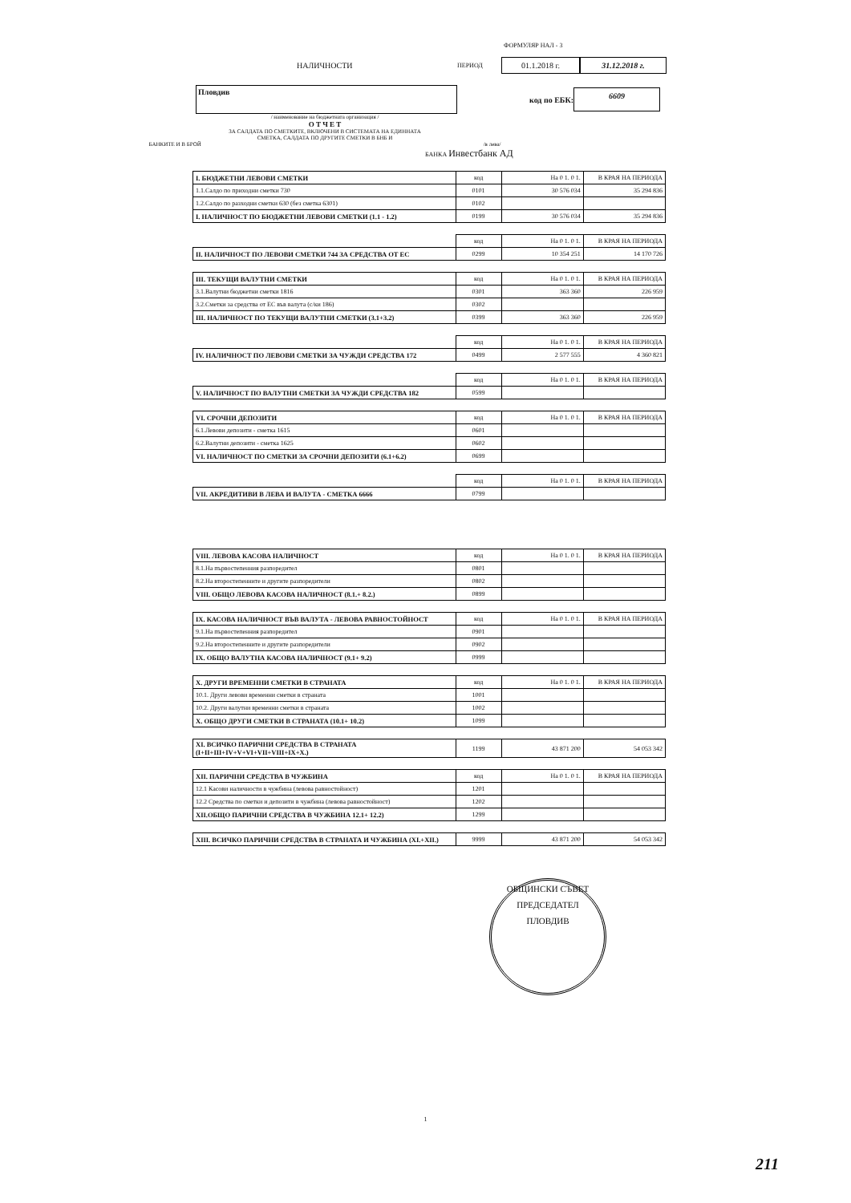ФОРМУЛЯР НАЛ - 3
НАЛИЧНОСТИ ПЕРИОД 01.1.2018 г. 31.12.2018 г.
Пловдив код по ЕБК: 6609
/ наименование на бюджетната организация /
О Т Ч Е Т
ЗА САЛДАТА ПО СМЕТКИТЕ, ВКЛЮЧЕНИ В СИСТЕМАТА НА ЕДИННАТА
СМЕТКА, САЛДАТА ПО ДРУГИТЕ СМЕТКИ В БНБ И
БАНКИТЕ И В БРОЙ /в лева/
БАНКА Инвестбанк АД
| I. БЮДЖЕТНИ ЛЕВОВИ СМЕТКИ | код | На 0 1. 0 1. | В КРАЯ НА ПЕРИОДА |
| --- | --- | --- | --- |
| 1.1.Салдо по приходни сметки 730 | 0101 | 30 576 034 | 35 294 836 |
| 1.2.Салдо по разходни сметки 630 (без сметка 6301) | 0102 | | |
| I. НАЛИЧНОСТ ПО БЮДЖЕТНИ ЛЕВОВИ СМЕТКИ (1.1 - 1.2) | 0199 | 30 576 034 | 35 294 836 |
| | код | На 0 1. 0 1. | В КРАЯ НА ПЕРИОДА |
| --- | --- | --- | --- |
| II. НАЛИЧНОСТ ПО ЛЕВОВИ СМЕТКИ 744 ЗА СРЕДСТВА ОТ ЕС | 0299 | 10 354 251 | 14 170 726 |
| III. ТЕКУЩИ ВАЛУТНИ СМЕТКИ | код | На 0 1. 0 1. | В КРАЯ НА ПЕРИОДА |
| --- | --- | --- | --- |
| 3.1.Валутни бюджетни сметки 1816 | 0301 | 363 360 | 226 959 |
| 3.2.Сметки за средства от ЕС във валута (с/ки 186) | 0302 | | |
| III. НАЛИЧНОСТ ПО ТЕКУЩИ ВАЛУТНИ СМЕТКИ (3.1+3.2) | 0399 | 363 360 | 226 959 |
| | код | На 0 1. 0 1. | В КРАЯ НА ПЕРИОДА |
| --- | --- | --- | --- |
| IV. НАЛИЧНОСТ ПО ЛЕВОВИ СМЕТКИ ЗА ЧУЖДИ СРЕДСТВА 172 | 0499 | 2 577 555 | 4 360 821 |
| | код | На 0 1. 0 1. | В КРАЯ НА ПЕРИОДА |
| --- | --- | --- | --- |
| V. НАЛИЧНОСТ ПО ВАЛУТНИ СМЕТКИ ЗА ЧУЖДИ СРЕДСТВА 182 | 0599 | | |
| VI. СРОЧНИ ДЕПОЗИТИ | код | На 0 1. 0 1. | В КРАЯ НА ПЕРИОДА |
| --- | --- | --- | --- |
| 6.1.Левови депозити - сметка 1615 | 0601 | | |
| 6.2.Валутни депозити - сметка 1625 | 0602 | | |
| VI. НАЛИЧНОСТ ПО СМЕТКИ ЗА СРОЧНИ ДЕПОЗИТИ (6.1+6.2) | 0699 | | |
| | код | На 0 1. 0 1. | В КРАЯ НА ПЕРИОДА |
| --- | --- | --- | --- |
| VII. АКРЕДИТИВИ В ЛЕВА И ВАЛУТА - СМЕТКА 6666 | 0799 | | |
| VIII. ЛЕВОВА КАСОВА НАЛИЧНОСТ | код | На 0 1. 0 1. | В КРАЯ НА ПЕРИОДА |
| --- | --- | --- | --- |
| 8.1.На първостепенния разпоредител | 0801 | | |
| 8.2.На второстепенните и другите разпоредители | 0802 | | |
| VIII. ОБЩО ЛЕВОВА КАСОВА НАЛИЧНОСТ (8.1.+ 8.2.) | 0899 | | |
| IX. КАСОВА НАЛИЧНОСТ ВЪВ ВАЛУТА - ЛЕВОВА РАВНОСТОЙНОСТ | код | На 0 1. 0 1. | В КРАЯ НА ПЕРИОДА |
| --- | --- | --- | --- |
| 9.1.На първостепенния разпоредител | 0901 | | |
| 9.2.На второстепенните и другите разпоредители | 0902 | | |
| IX. ОБЩО ВАЛУТНА КАСОВА НАЛИЧНОСТ (9.1+ 9.2) | 0999 | | |
| X. ДРУГИ ВРЕМЕННИ СМЕТКИ В СТРАНАТА | код | На 0 1. 0 1. | В КРАЯ НА ПЕРИОДА |
| --- | --- | --- | --- |
| 10.1. Други левови временни сметки в страната | 1001 | | |
| 10.2. Други валутни временни сметки в страната | 1002 | | |
| X. ОБЩО ДРУГИ СМЕТКИ В СТРАНАТА (10.1+ 10.2) | 1099 | | |
| XI. ВСИЧКО ПАРИЧНИ СРЕДСТВА В СТРАНАТА (I+II+III+IV+V+VI+VII+VIII+IX+X.) | 1199 | 43 871 200 | 54 053 342 |
| XII. ПАРИЧНИ СРЕДСТВА В ЧУЖБИНА | код | На 0 1. 0 1. | В КРАЯ НА ПЕРИОДА |
| --- | --- | --- | --- |
| 12.1 Касови наличности в чужбина (левова равностойност) | 1201 | | |
| 12.2 Средства по сметки и депозити в чужбина (левова равностойност) | 1202 | | |
| XII.ОБЩО ПАРИЧНИ СРЕДСТВА В ЧУЖБИНА 12.1+ 12.2) | 1299 | | |
| XIII. ВСИЧКО ПАРИЧНИ СРЕДСТВА В СТРАНАТА И ЧУЖБИНА (XI.+XII.) | 9999 | 43 871 200 | 54 053 342 |
ОБЩИНСКИ СЪВЕТ
ПРЕДСЕДАТЕЛ
ПЛОВДИВ
1
211